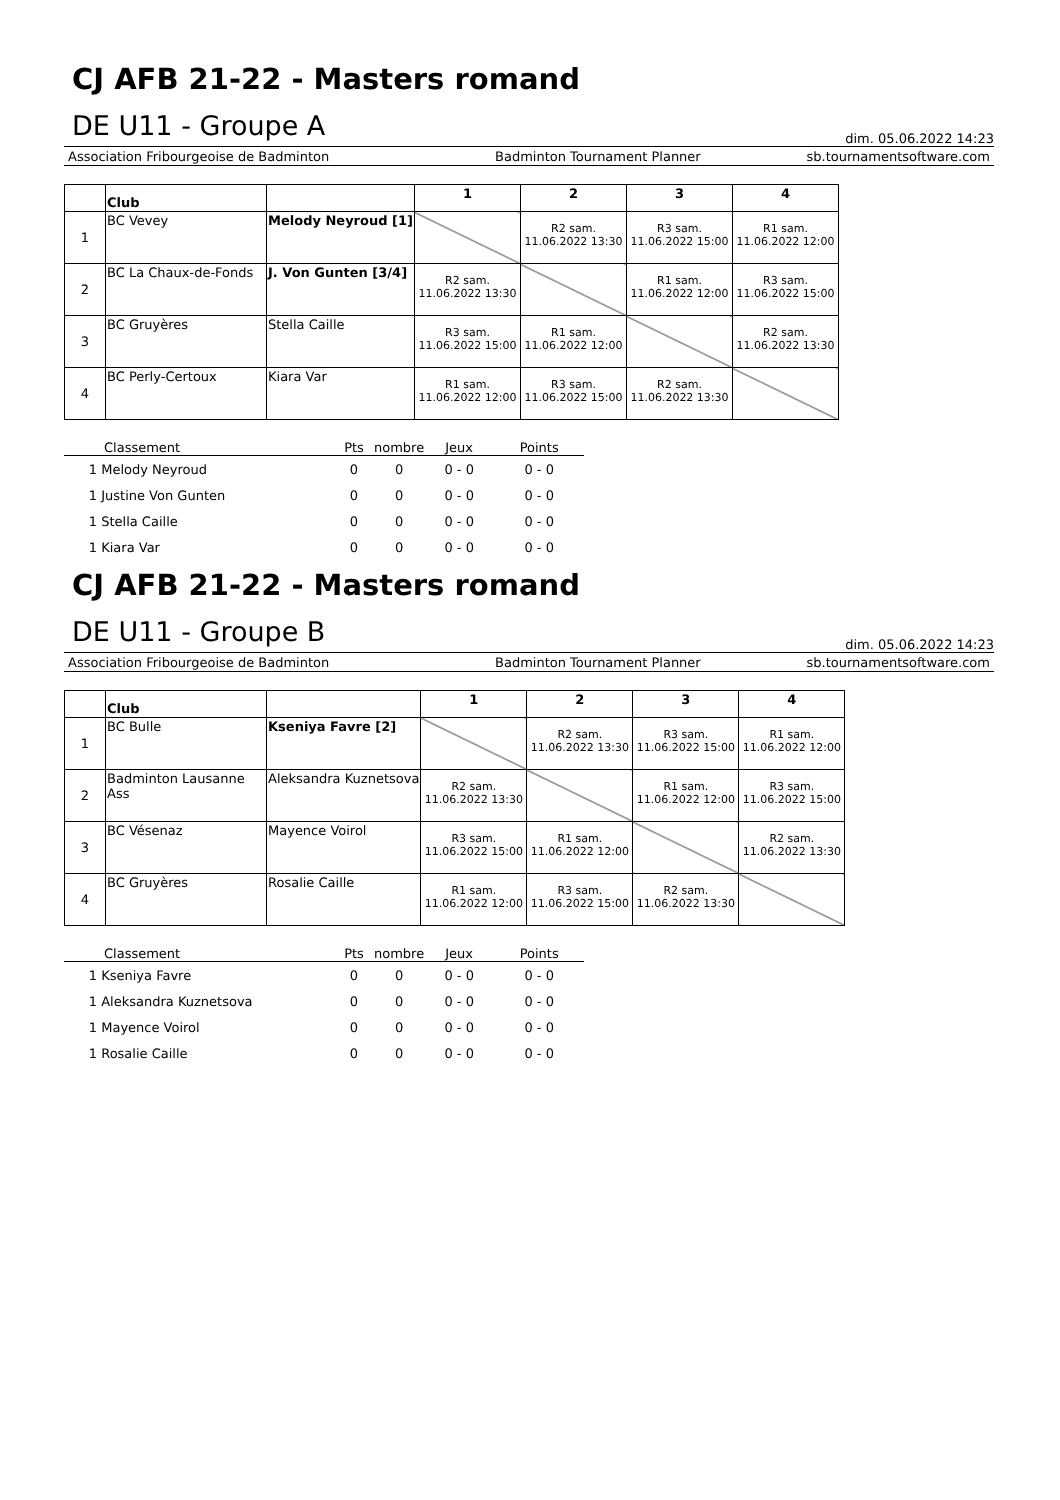CJ AFB 21-22 - Masters romand
DE U11 - Groupe A
dim. 05.06.2022 14:23
Association Fribourgeoise de Badminton Badminton Tournament Planner sb.tournamentsoftware.com
| | Club | | 1 | 2 | 3 | 4 |
| --- | --- | --- | --- | --- | --- | --- |
| 1 | BC Vevey | Melody Neyroud [1] | | R2 sam. 11.06.2022 13:30 | R3 sam. 11.06.2022 15:00 | R1 sam. 11.06.2022 12:00 |
| 2 | BC La Chaux-de-Fonds | J. Von Gunten [3/4] | R2 sam. 11.06.2022 13:30 | | R1 sam. 11.06.2022 12:00 | R3 sam. 11.06.2022 15:00 |
| 3 | BC Gruyères | Stella Caille | R3 sam. 11.06.2022 15:00 | R1 sam. 11.06.2022 12:00 | | R2 sam. 11.06.2022 13:30 |
| 4 | BC Perly-Certoux | Kiara Var | R1 sam. 11.06.2022 12:00 | R3 sam. 11.06.2022 15:00 | R2 sam. 11.06.2022 13:30 | |
| Classement | Pts | nombre | Jeux | Points |
| --- | --- | --- | --- | --- |
| 1 Melody Neyroud | 0 | 0 | 0 - 0 | 0 - 0 |
| 1 Justine Von Gunten | 0 | 0 | 0 - 0 | 0 - 0 |
| 1 Stella Caille | 0 | 0 | 0 - 0 | 0 - 0 |
| 1 Kiara Var | 0 | 0 | 0 - 0 | 0 - 0 |
CJ AFB 21-22 - Masters romand
DE U11 - Groupe B
dim. 05.06.2022 14:23
Association Fribourgeoise de Badminton Badminton Tournament Planner sb.tournamentsoftware.com
| | Club | | 1 | 2 | 3 | 4 |
| --- | --- | --- | --- | --- | --- | --- |
| 1 | BC Bulle | Kseniya Favre [2] | | R2 sam. 11.06.2022 13:30 | R3 sam. 11.06.2022 15:00 | R1 sam. 11.06.2022 12:00 |
| 2 | Badminton Lausanne Ass | Aleksandra Kuznetsova | R2 sam. 11.06.2022 13:30 | | R1 sam. 11.06.2022 12:00 | R3 sam. 11.06.2022 15:00 |
| 3 | BC Vésenaz | Mayence Voirol | R3 sam. 11.06.2022 15:00 | R1 sam. 11.06.2022 12:00 | | R2 sam. 11.06.2022 13:30 |
| 4 | BC Gruyères | Rosalie Caille | R1 sam. 11.06.2022 12:00 | R3 sam. 11.06.2022 15:00 | R2 sam. 11.06.2022 13:30 | |
| Classement | Pts | nombre | Jeux | Points |
| --- | --- | --- | --- | --- |
| 1 Kseniya Favre | 0 | 0 | 0 - 0 | 0 - 0 |
| 1 Aleksandra Kuznetsova | 0 | 0 | 0 - 0 | 0 - 0 |
| 1 Mayence Voirol | 0 | 0 | 0 - 0 | 0 - 0 |
| 1 Rosalie Caille | 0 | 0 | 0 - 0 | 0 - 0 |